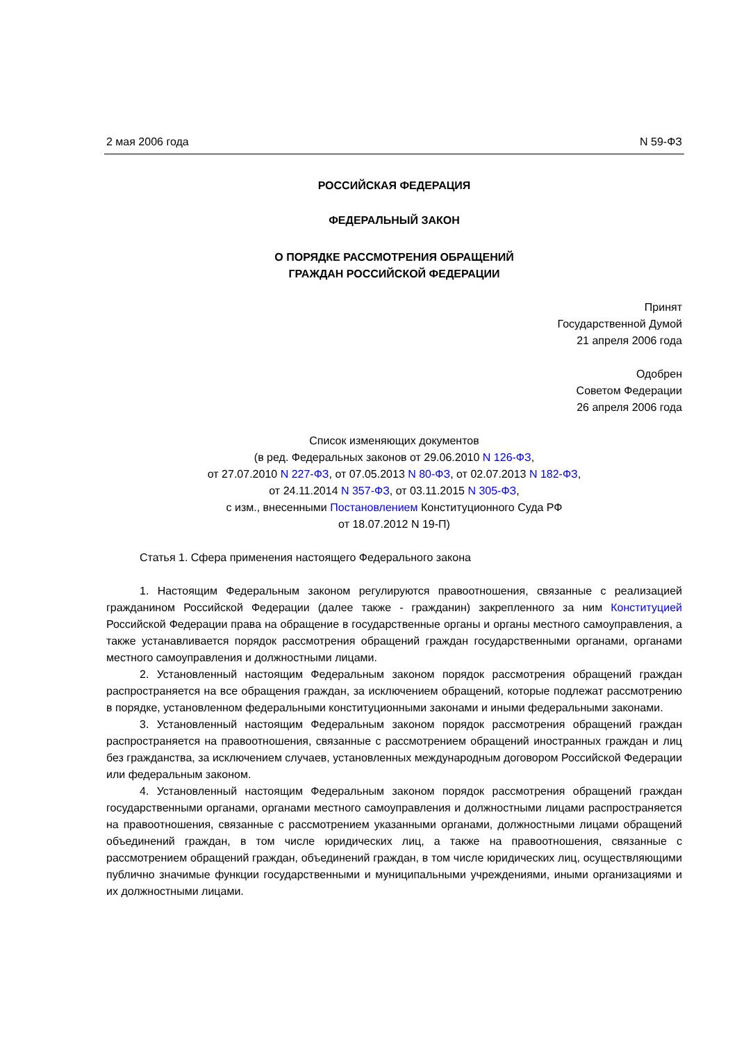2 мая 2006 года N 59-ФЗ
РОССИЙСКАЯ ФЕДЕРАЦИЯ
ФЕДЕРАЛЬНЫЙ ЗАКОН
О ПОРЯДКЕ РАССМОТРЕНИЯ ОБРАЩЕНИЙ
ГРАЖДАН РОССИЙСКОЙ ФЕДЕРАЦИИ
Принят
Государственной Думой
21 апреля 2006 года
Одобрен
Советом Федерации
26 апреля 2006 года
Список изменяющих документов
(в ред. Федеральных законов от 29.06.2010 N 126-ФЗ,
от 27.07.2010 N 227-ФЗ, от 07.05.2013 N 80-ФЗ, от 02.07.2013 N 182-ФЗ,
от 24.11.2014 N 357-ФЗ, от 03.11.2015 N 305-ФЗ,
с изм., внесенными Постановлением Конституционного Суда РФ
от 18.07.2012 N 19-П)
Статья 1. Сфера применения настоящего Федерального закона
1. Настоящим Федеральным законом регулируются правоотношения, связанные с реализацией гражданином Российской Федерации (далее также - гражданин) закрепленного за ним Конституцией Российской Федерации права на обращение в государственные органы и органы местного самоуправления, а также устанавливается порядок рассмотрения обращений граждан государственными органами, органами местного самоуправления и должностными лицами.
2. Установленный настоящим Федеральным законом порядок рассмотрения обращений граждан распространяется на все обращения граждан, за исключением обращений, которые подлежат рассмотрению в порядке, установленном федеральными конституционными законами и иными федеральными законами.
3. Установленный настоящим Федеральным законом порядок рассмотрения обращений граждан распространяется на правоотношения, связанные с рассмотрением обращений иностранных граждан и лиц без гражданства, за исключением случаев, установленных международным договором Российской Федерации или федеральным законом.
4. Установленный настоящим Федеральным законом порядок рассмотрения обращений граждан государственными органами, органами местного самоуправления и должностными лицами распространяется на правоотношения, связанные с рассмотрением указанными органами, должностными лицами обращений объединений граждан, в том числе юридических лиц, а также на правоотношения, связанные с рассмотрением обращений граждан, объединений граждан, в том числе юридических лиц, осуществляющими публично значимые функции государственными и муниципальными учреждениями, иными организациями и их должностными лицами.